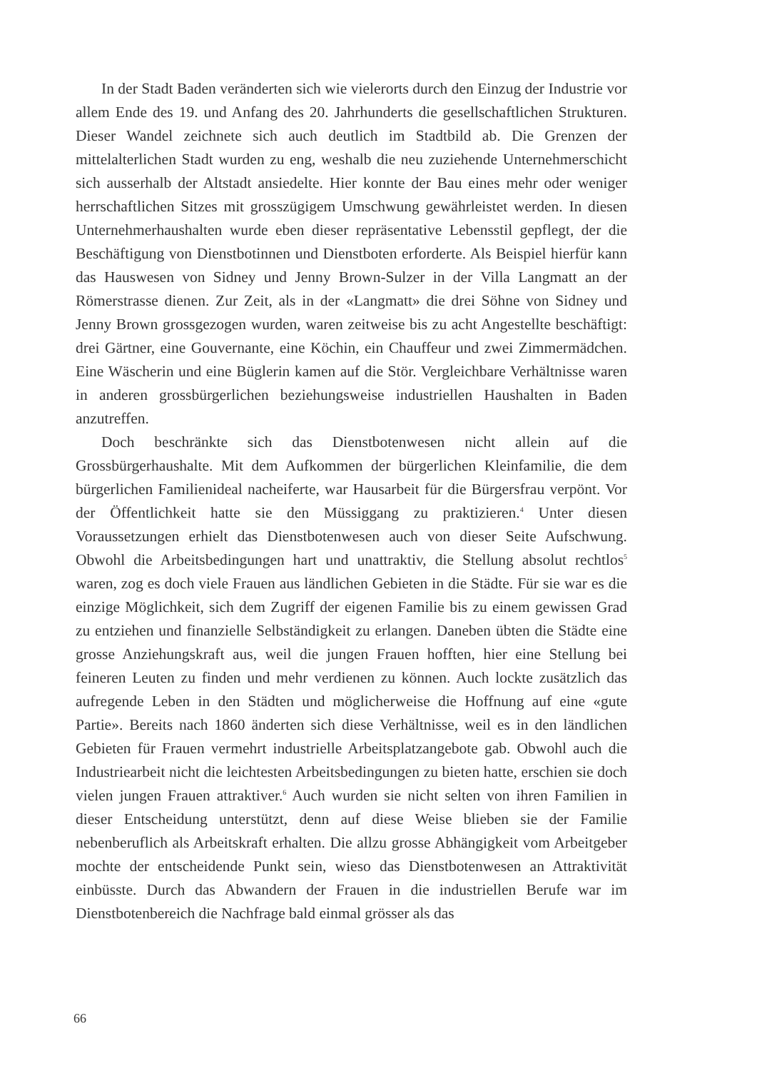In der Stadt Baden veränderten sich wie vielerorts durch den Einzug der Industrie vor allem Ende des 19. und Anfang des 20. Jahrhunderts die gesellschaftlichen Strukturen. Dieser Wandel zeichnete sich auch deutlich im Stadtbild ab. Die Grenzen der mittelalterlichen Stadt wurden zu eng, weshalb die neu zuziehende Unternehmerschicht sich ausserhalb der Altstadt ansiedelte. Hier konnte der Bau eines mehr oder weniger herrschaftlichen Sitzes mit grosszügigem Umschwung gewährleistet werden. In diesen Unternehmerhaushalten wurde eben dieser repräsentative Lebensstil gepflegt, der die Beschäftigung von Dienstbotinnen und Dienstboten erforderte. Als Beispiel hierfür kann das Hauswesen von Sidney und Jenny Brown-Sulzer in der Villa Langmatt an der Römerstrasse dienen. Zur Zeit, als in der «Langmatt» die drei Söhne von Sidney und Jenny Brown grossgezogen wurden, waren zeitweise bis zu acht Angestellte beschäftigt: drei Gärtner, eine Gouvernante, eine Köchin, ein Chauffeur und zwei Zimmermädchen. Eine Wäscherin und eine Büglerin kamen auf die Stör. Vergleichbare Verhältnisse waren in anderen grossbürgerlichen beziehungsweise industriellen Haushalten in Baden anzutreffen.
Doch beschränkte sich das Dienstbotenwesen nicht allein auf die Grossbürgerhaushalte. Mit dem Aufkommen der bürgerlichen Kleinfamilie, die dem bürgerlichen Familienideal nacheiferte, war Hausarbeit für die Bürgersfrau verpönt. Vor der Öffentlichkeit hatte sie den Müssiggang zu praktizieren.<sup>4</sup> Unter diesen Voraussetzungen erhielt das Dienstbotenwesen auch von dieser Seite Aufschwung. Obwohl die Arbeitsbedingungen hart und unattraktiv, die Stellung absolut rechtlos<sup>5</sup> waren, zog es doch viele Frauen aus ländlichen Gebieten in die Städte. Für sie war es die einzige Möglichkeit, sich dem Zugriff der eigenen Familie bis zu einem gewissen Grad zu entziehen und finanzielle Selbständigkeit zu erlangen. Daneben übten die Städte eine grosse Anziehungskraft aus, weil die jungen Frauen hofften, hier eine Stellung bei feineren Leuten zu finden und mehr verdienen zu können. Auch lockte zusätzlich das aufregende Leben in den Städten und möglicherweise die Hoffnung auf eine «gute Partie». Bereits nach 1860 änderten sich diese Verhältnisse, weil es in den ländlichen Gebieten für Frauen vermehrt industrielle Arbeitsplatzangebote gab. Obwohl auch die Industriearbeit nicht die leichtesten Arbeitsbedingungen zu bieten hatte, erschien sie doch vielen jungen Frauen attraktiver.<sup>6</sup> Auch wurden sie nicht selten von ihren Familien in dieser Entscheidung unterstützt, denn auf diese Weise blieben sie der Familie nebenberuflich als Arbeitskraft erhalten. Die allzu grosse Abhängigkeit vom Arbeitgeber mochte der entscheidende Punkt sein, wieso das Dienstbotenwesen an Attraktivität einbüsste. Durch das Abwandern der Frauen in die industriellen Berufe war im Dienstbotenbereich die Nachfrage bald einmal grösser als das
66